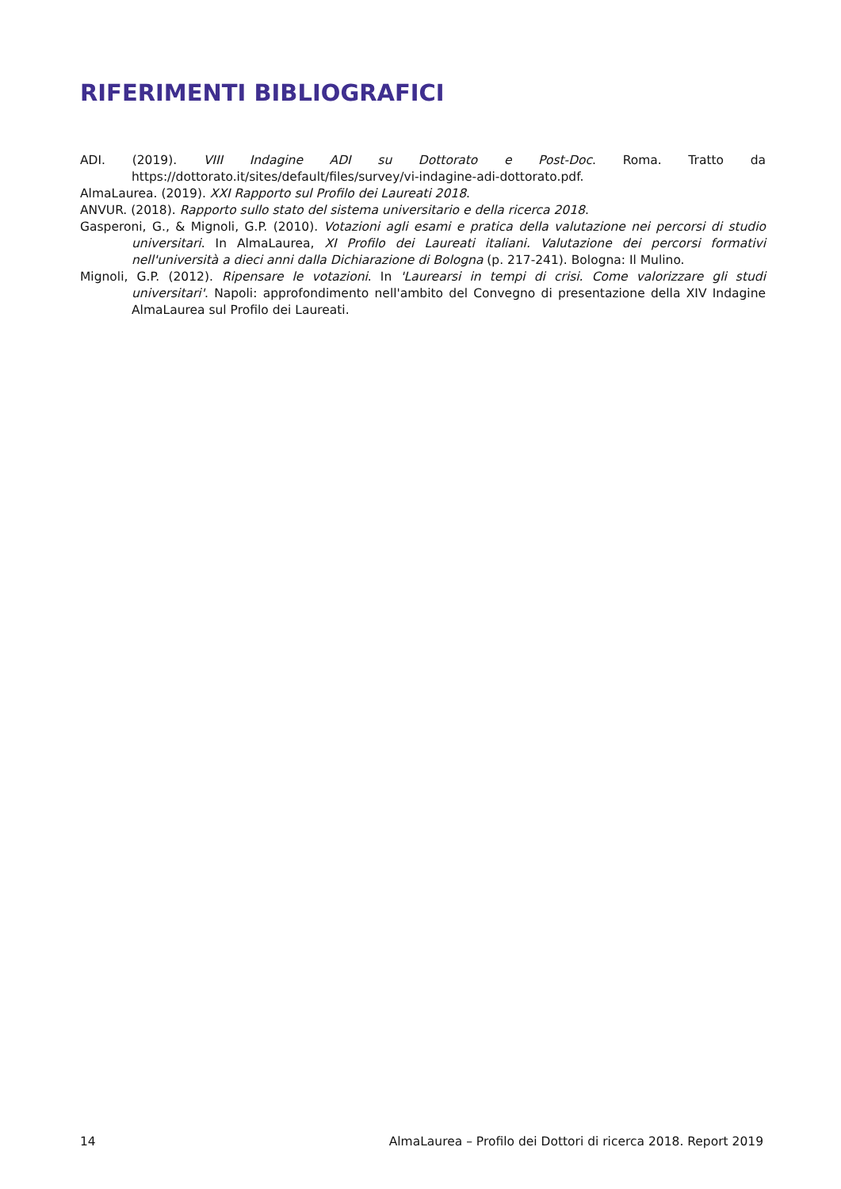RIFERIMENTI BIBLIOGRAFICI
ADI. (2019). VIII Indagine ADI su Dottorato e Post-Doc. Roma. Tratto da https://dottorato.it/sites/default/files/survey/vi-indagine-adi-dottorato.pdf.
AlmaLaurea. (2019). XXI Rapporto sul Profilo dei Laureati 2018.
ANVUR. (2018). Rapporto sullo stato del sistema universitario e della ricerca 2018.
Gasperoni, G., & Mignoli, G.P. (2010). Votazioni agli esami e pratica della valutazione nei percorsi di studio universitari. In AlmaLaurea, XI Profilo dei Laureati italiani. Valutazione dei percorsi formativi nell'università a dieci anni dalla Dichiarazione di Bologna (p. 217-241). Bologna: Il Mulino.
Mignoli, G.P. (2012). Ripensare le votazioni. In 'Laurearsi in tempi di crisi. Come valorizzare gli studi universitari'. Napoli: approfondimento nell'ambito del Convegno di presentazione della XIV Indagine AlmaLaurea sul Profilo dei Laureati.
14 AlmaLaurea – Profilo dei Dottori di ricerca 2018. Report 2019